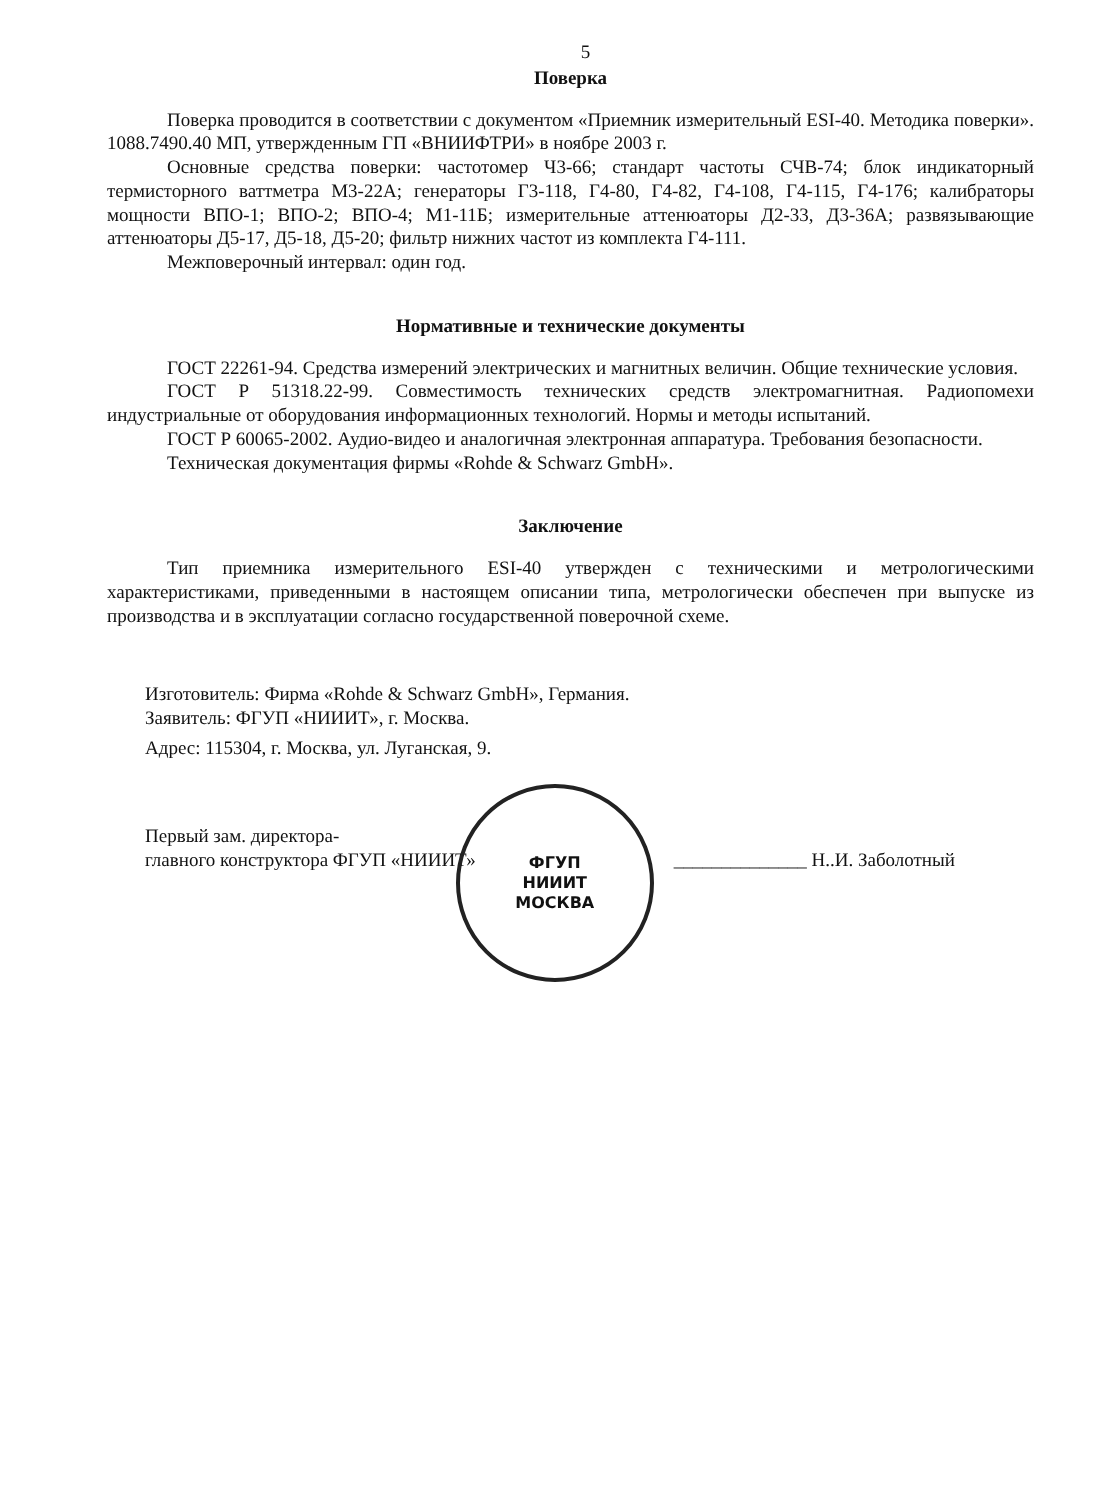5
Поверка
Поверка проводится в соответствии с документом «Приемник измерительный ESI-40. Методика поверки». 1088.7490.40 МП, утвержденным ГП «ВНИИФТРИ» в ноябре 2003 г.
Основные средства поверки: частотомер Ч3-66; стандарт частоты СЧВ-74; блок индикаторный термисторного ваттметра М3-22А; генераторы Г3-118, Г4-80, Г4-82, Г4-108, Г4-115, Г4-176; калибраторы мощности ВПО-1; ВПО-2; ВПО-4; М1-11Б; измерительные аттенюаторы Д2-33, Д3-36А; развязывающие аттенюаторы Д5-17, Д5-18, Д5-20; фильтр нижних частот из комплекта Г4-111.
Межповерочный интервал: один год.
Нормативные и технические документы
ГОСТ 22261-94. Средства измерений электрических и магнитных величин. Общие технические условия.
ГОСТ Р 51318.22-99. Совместимость технических средств электромагнитная. Радиопомехи индустриальные от оборудования информационных технологий. Нормы и методы испытаний.
ГОСТ Р 60065-2002. Аудио-видео и аналогичная электронная аппаратура. Требования безопасности.
Техническая документация фирмы «Rohde & Schwarz GmbH».
Заключение
Тип приемника измерительного ESI-40 утвержден с техническими и метрологическими характеристиками, приведенными в настоящем описании типа, метрологически обеспечен при выпуске из производства и в эксплуатации согласно государственной поверочной схеме.
Изготовитель: Фирма «Rohde & Schwarz GmbH», Германия.
Заявитель: ФГУП «НИИИТ», г. Москва.
Адрес: 115304, г. Москва, ул. Луганская, 9.
Первый зам. директора-
главного конструктора ФГУП «НИИИТ»
ФГУП
НИИИТ
МОСКВА
______________ Н..И. Заболотный